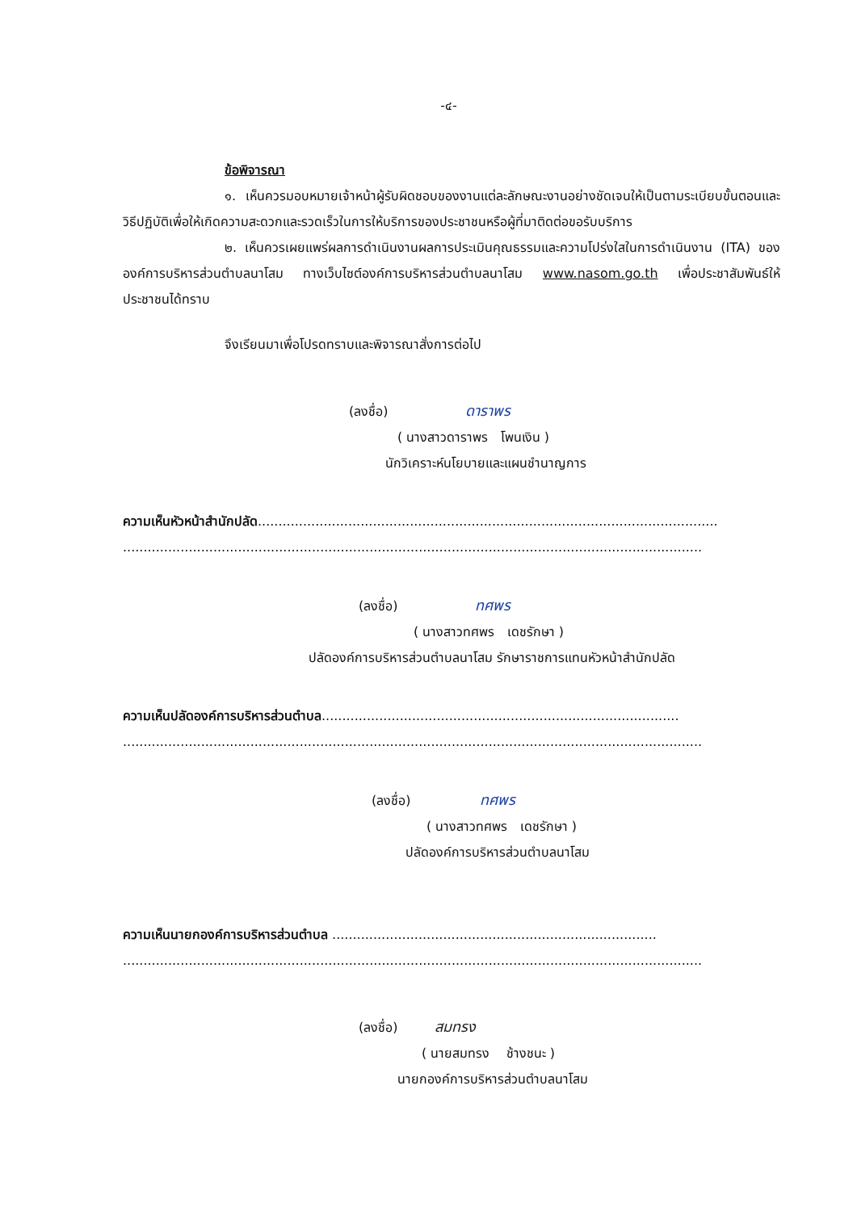-๔-
ข้อพิจารณา
๑. เห็นควรมอบหมายเจ้าหน้าผู้รับผิดชอบของงานแต่ละลักษณะงานอย่างชัดเจนให้เป็นตามระเบียบขั้นตอนและวิธีปฏิบัติเพื่อให้เกิดความสะดวกและรวดเร็วในการให้บริการของประชาชนหรือผู้ที่มาติดต่อขอรับบริการ
๒. เห็นควรเผยแพร่ผลการดำเนินงานผลการประเมินคุณธรรมและความโปร่งใสในการดำเนินงาน (ITA) ขององค์การบริหารส่วนตำบลนาโสม ทางเว็บไซต์องค์การบริหารส่วนตำบลนาโสม www.nasom.go.th เพื่อประชาสัมพันธ์ให้ประชาชนได้ทราบ
จึงเรียนมาเพื่อโปรดทราบและพิจารณาสั่งการต่อไป
(ลงชื่อ) ดาราพร
( นางสาวดาราพร โพนเงิน )
นักวิเคราะห์นโยบายและแผนชำนาญการ
ความเห็นหัวหน้าสำนักปลัด................................................................................................................
.............................................................................................................................................
(ลงชื่อ) ทศพร
( นางสาวทศพร เดชรักษา )
ปลัดองค์การบริหารส่วนตำบลนาโสม รักษาราชการแทนหัวหน้าสำนักปลัด
ความเห็นปลัดองค์การบริหารส่วนตำบล.......................................................................................
.............................................................................................................................................
(ลงชื่อ) ทศพร
( นางสาวทศพร เดชรักษา )
ปลัดองค์การบริหารส่วนตำบลนาโสม
ความเห็นนายกองค์การบริหารส่วนตำบล ...............................................................................
.............................................................................................................................................
(ลงชื่อ) สมทรง
( นายสมทรง ช้างชนะ )
นายกองค์การบริหารส่วนตำบลนาโสม